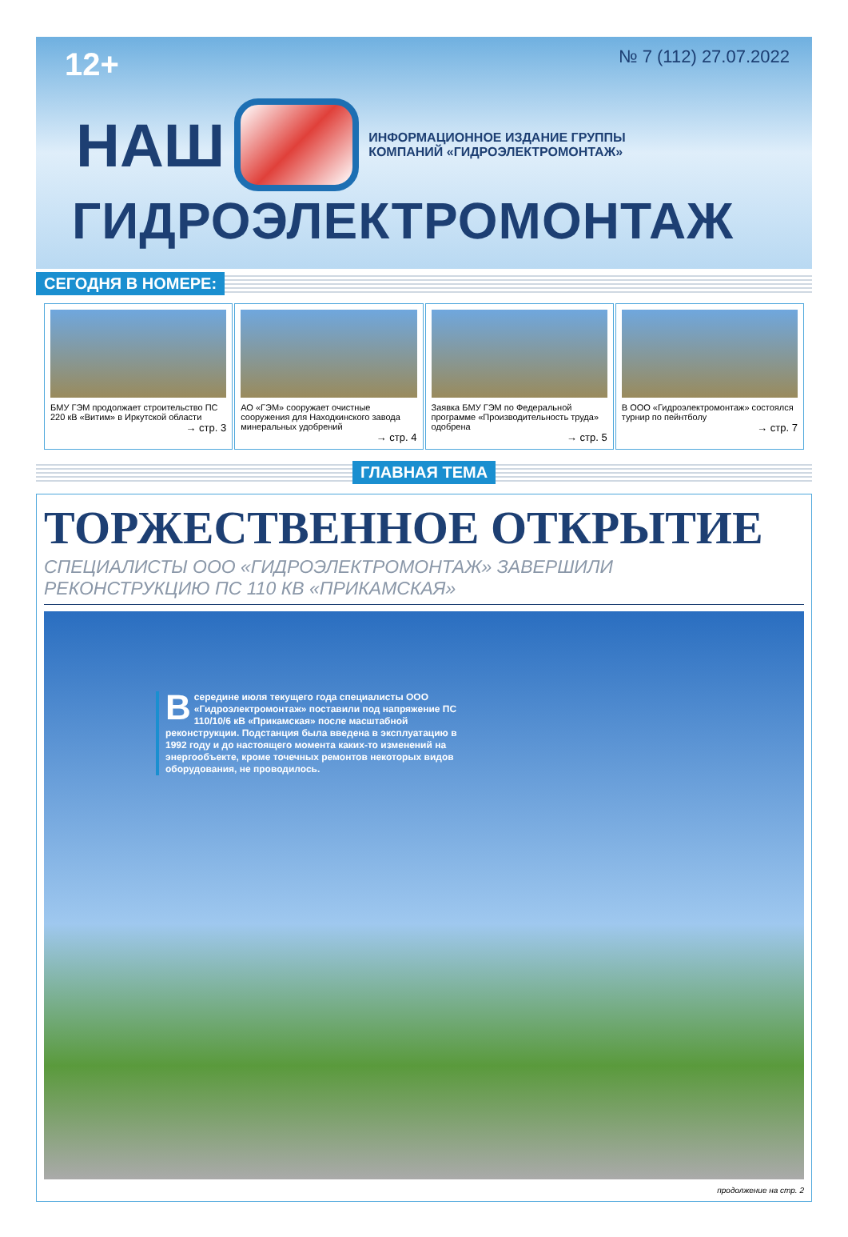12+ № 7 (112) 27.07.2022
НАШ
ИНФОРМАЦИОННОЕ ИЗДАНИЕ ГРУППЫ
КОМПАНИЙ «ГИДРОЭЛЕКТРОМОНТАЖ»
ГИДРОЭЛЕКТРОМОНТАЖ
СЕГОДНЯ В НОМЕРЕ:
БМУ ГЭМ продолжает строительство ПС 220 кВ «Витим» в Иркутской области
→ стр. 3
АО «ГЭМ» сооружает очистные сооружения для Находкинского завода минеральных удобрений
→ стр. 4
Заявка БМУ ГЭМ по Федеральной программе «Производительность труда» одобрена
→ стр. 5
В ООО «Гидроэлектромонтаж» состоялся турнир по пейнтболу
→ стр. 7
ГЛАВНАЯ ТЕМА
ТОРЖЕСТВЕННОЕ ОТКРЫТИЕ
СПЕЦИАЛИСТЫ ООО «ГИДРОЭЛЕКТРОМОНТАЖ» ЗАВЕРШИЛИ
РЕКОНСТРУКЦИЮ ПС 110 КВ «ПРИКАМСКАЯ»
В середине июля текущего года специалисты ООО «Гидроэлектромонтаж» поставили под напряжение ПС 110/10/6 кВ «Прикамская» после масштабной реконструкции. Подстанция была введена в эксплуатацию в 1992 году и до настоящего момента каких-то изменений на энергообъекте, кроме точечных ремонтов некоторых видов оборудования, не проводилось.
продолжение на стр. 2